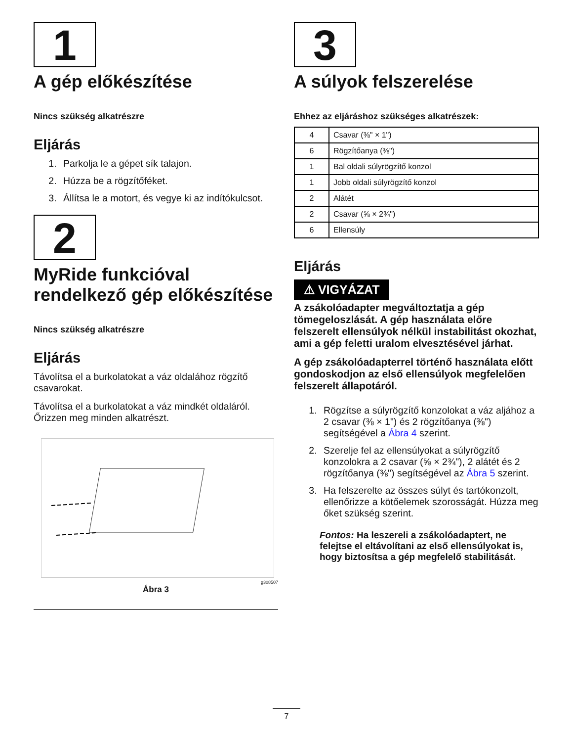1
A gép előkészítése
Nincs szükség alkatrészre
Eljárás
1. Parkolja le a gépet sík talajon.
2. Húzza be a rögzítőféket.
3. Állítsa le a motort, és vegye ki az indítókulcsot.
2
MyRide funkcióval rendelkező gép előkészítése
Nincs szükség alkatrészre
Eljárás
Távolítsa el a burkolatokat a váz oldalához rögzítő csavarokat.
Távolítsa el a burkolatokat a váz mindkét oldaláról. Őrizzen meg minden alkatrészt.
g308507
Ábra 3
3
A súlyok felszerelése
Ehhez az eljáráshoz szükséges alkatrészek:
| 4 | Csavar (⅜" × 1") |
| 6 | Rögzítőanya (⅜") |
| 1 | Bal oldali súlyrögzítő konzol |
| 1 | Jobb oldali súlyrögzítő konzol |
| 2 | Alátét |
| 2 | Csavar (⅝ × 2¾") |
| 6 | Ellensúly |
Eljárás
⚠ VIGYÁZAT
A zsákolóadapter megváltoztatja a gép tömegeloszlását. A gép használata előre felszerelt ellensúlyok nélkül instabilitást okozhat, ami a gép feletti uralom elvesztésével járhat.
A gép zsákolóadapterrel történő használata előtt gondoskodjon az első ellensúlyok megfelelően felszerelt állapotáról.
1. Rögzítse a súlyrögzítő konzolokat a váz aljához a 2 csavar (⅜ × 1") és 2 rögzítőanya (⅜") segítségével a Ábra 4 szerint.
2. Szerelje fel az ellensúlyokat a súlyrögzítő konzolokra a 2 csavar (⅝ × 2¾"), 2 alátét és 2 rögzítőanya (⅜") segítségével az Ábra 5 szerint.
3. Ha felszerelte az összes súlyt és tartókonzolt, ellenőrizze a kötőelemek szorosságát. Húzza meg őket szükség szerint.
Fontos: Ha leszereli a zsákolóadaptert, ne felejtse el eltávolítani az első ellensúlyokat is, hogy biztosítsa a gép megfelelő stabilitását.
7